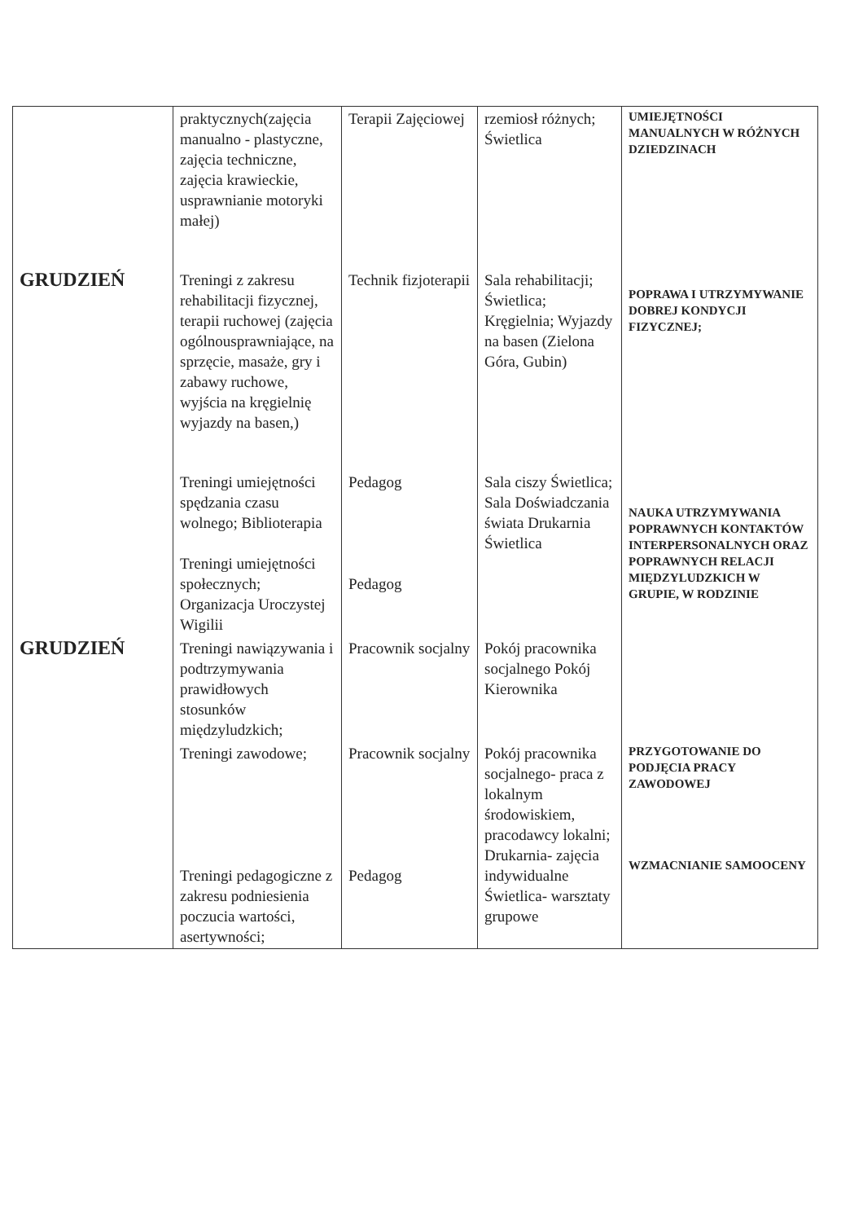| | praktycznych(zajęcia manualno - plastyczne, zajęcia techniczne, zajęcia krawieckie, usprawnianie motoryki małej) | Terapii Zajęciowej | rzemiosł różnych; Świetlica | UMIEJĘTNOŚCI MANUALNYCH W RÓŻNYCH DZIEDZINACH |
| GRUDZIEŃ | Treningi z zakresu rehabilitacji fizycznej, terapii ruchowej (zajęcia ogólnousprawniające, na sprzęcie, masaże, gry i zabawy ruchowe, wyjścia na kręgielnię wyjazdy na basen,) | Technik fizjoterapii | Sala rehabilitacji; Świetlica; Kręgielnia; Wyjazdy na basen (Zielona Góra, Gubin) | POPRAWA I UTRZYMYWANIE DOBREJ KONDYCJI FIZYCZNEJ; |
| | Treningi umiejętności spędzania czasu wolnego; Biblioterapia Treningi umiejętności społecznych; Organizacja Uroczystej Wigilii | Pedagog Pedagog | Sala ciszy Świetlica; Sala Doświadczania świata Drukarnia Świetlica | NAUKA UTRZYMYWANIA POPRAWNYCH KONTAKTÓW INTERPERSONALNYCH ORAZ POPRAWNYCH RELACJI MIĘDZYLUDZKICH W GRUPIE, W RODZINIE |
| GRUDZIEŃ | Treningi nawiązywania i podtrzymywania prawidłowych stosunków międzyludzkich; | Pracownik socjalny | Pokój pracownika socjalnego Pokój Kierownika | |
| | Treningi zawodowe; Treningi pedagogiczne z zakresu podniesienia poczucia wartości, asertywności; | Pracownik socjalny Pedagog | Pokój pracownika socjalnego- praca z lokalnym środowiskiem, pracodawcy lokalni; Drukarnia- zajęcia indywidualne Świetlica- warsztaty grupowe | PRZYGOTOWANIE DO PODJĘCIA PRACY ZAWODOWEJ WZMACNIANIE SAMOOCENY |